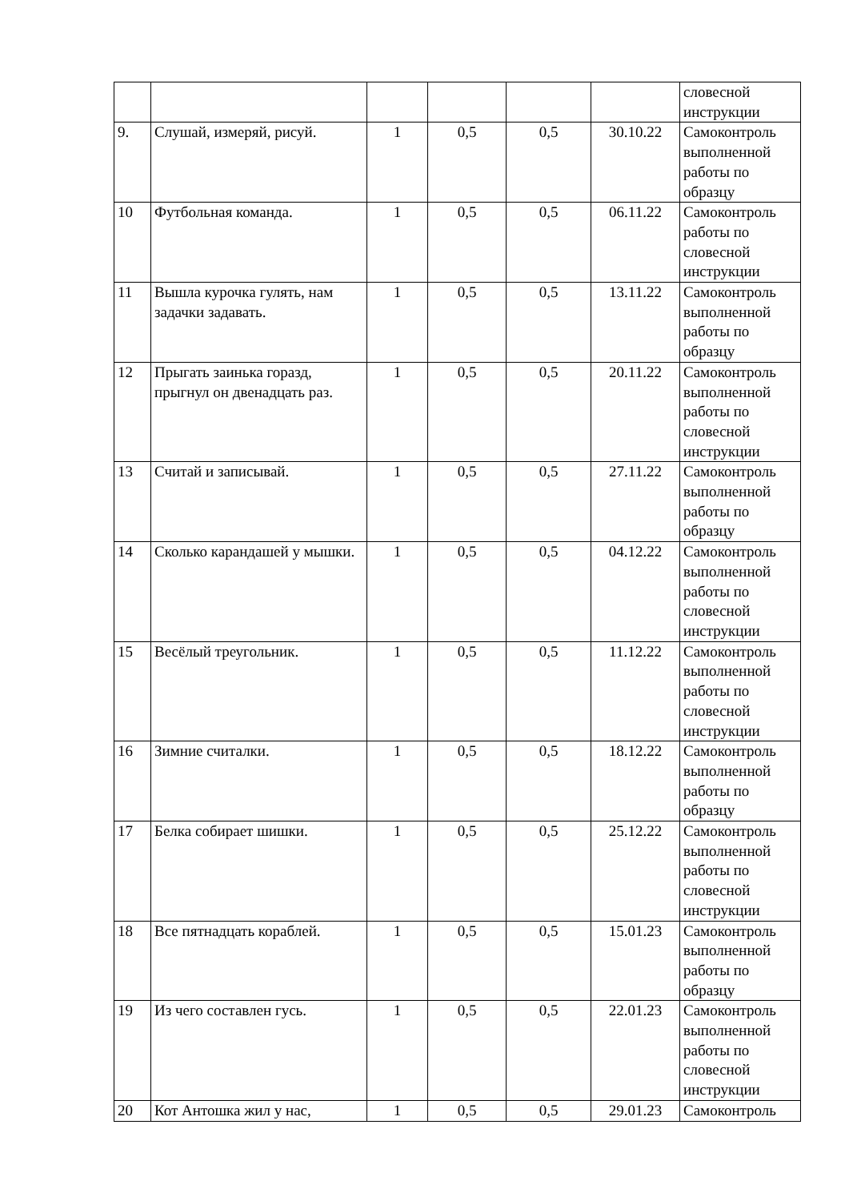| | | | | | | словесной инструкции |
| 9. | Слушай, измеряй, рисуй. | 1 | 0,5 | 0,5 | 30.10.22 | Самоконтроль выполненной работы по образцу |
| 10 | Футбольная команда. | 1 | 0,5 | 0,5 | 06.11.22 | Самоконтроль работы по словесной инструкции |
| 11 | Вышла курочка гулять, нам задачки задавать. | 1 | 0,5 | 0,5 | 13.11.22 | Самоконтроль выполненной работы по образцу |
| 12 | Прыгать заинька горазд, прыгнул он двенадцать раз. | 1 | 0,5 | 0,5 | 20.11.22 | Самоконтроль выполненной работы по словесной инструкции |
| 13 | Считай и записывай. | 1 | 0,5 | 0,5 | 27.11.22 | Самоконтроль выполненной работы по образцу |
| 14 | Сколько карандашей у мышки. | 1 | 0,5 | 0,5 | 04.12.22 | Самоконтроль выполненной работы по словесной инструкции |
| 15 | Весёлый треугольник. | 1 | 0,5 | 0,5 | 11.12.22 | Самоконтроль выполненной работы по словесной инструкции |
| 16 | Зимние считалки. | 1 | 0,5 | 0,5 | 18.12.22 | Самоконтроль выполненной работы по образцу |
| 17 | Белка собирает шишки. | 1 | 0,5 | 0,5 | 25.12.22 | Самоконтроль выполненной работы по словесной инструкции |
| 18 | Все пятнадцать кораблей. | 1 | 0,5 | 0,5 | 15.01.23 | Самоконтроль выполненной работы по образцу |
| 19 | Из чего составлен гусь. | 1 | 0,5 | 0,5 | 22.01.23 | Самоконтроль выполненной работы по словесной инструкции |
| 20 | Кот Антошка жил у нас, | 1 | 0,5 | 0,5 | 29.01.23 | Самоконтроль |